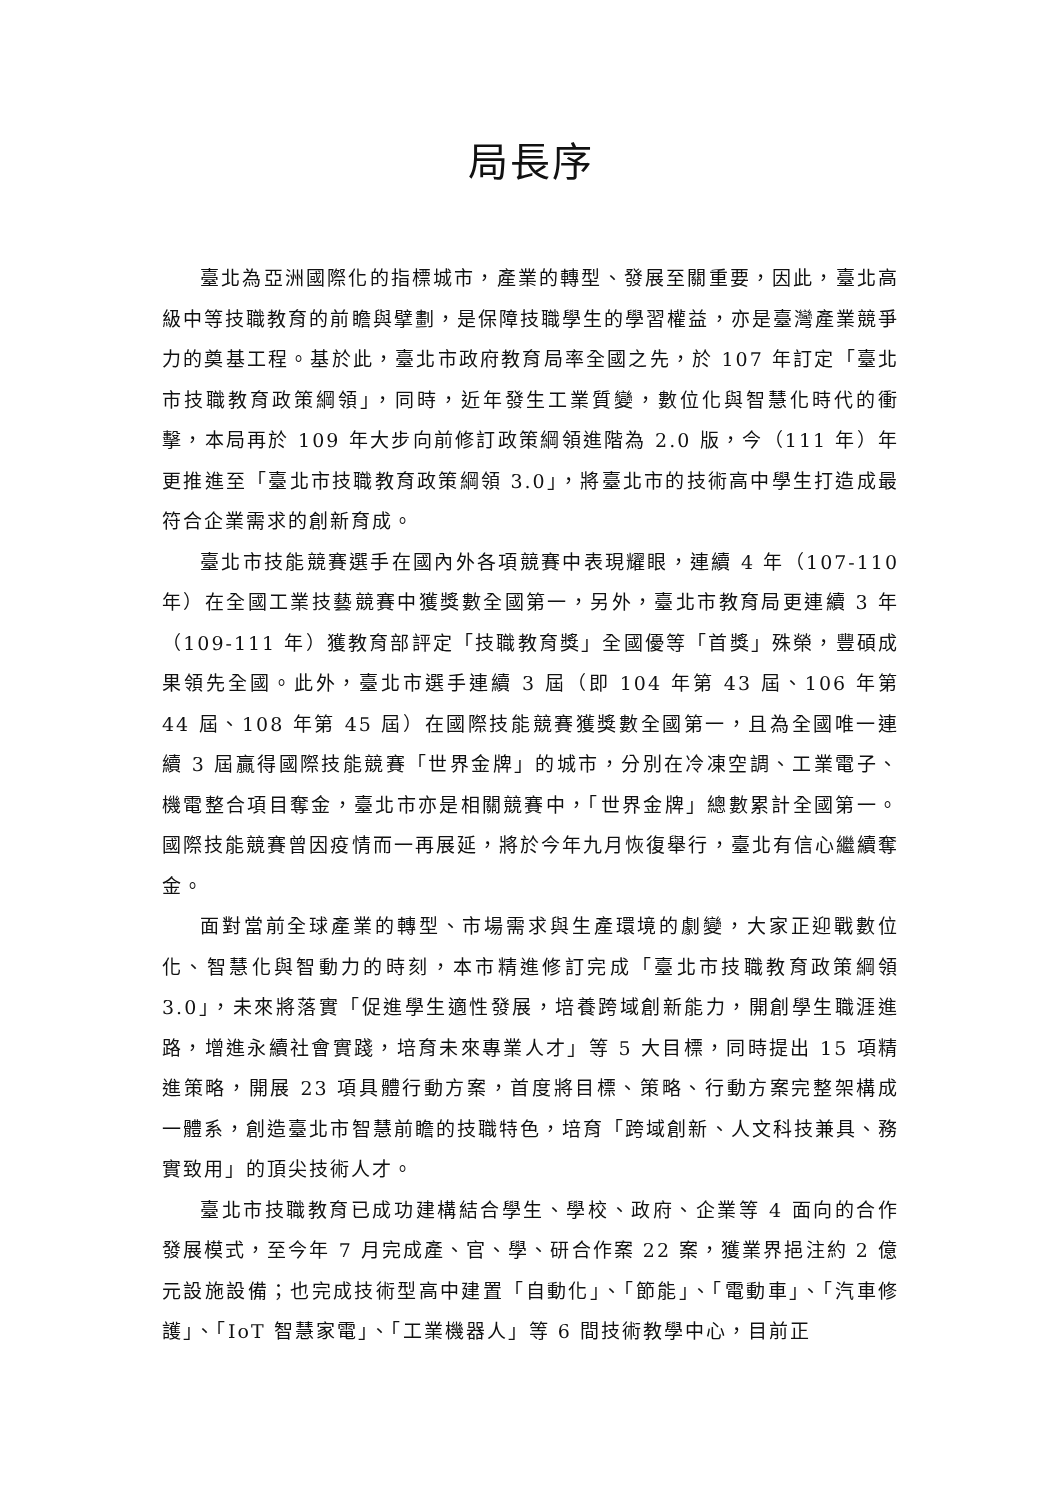局長序
臺北為亞洲國際化的指標城市，產業的轉型、發展至關重要，因此，臺北高級中等技職教育的前瞻與擘劃，是保障技職學生的學習權益，亦是臺灣產業競爭力的奠基工程。基於此，臺北市政府教育局率全國之先，於 107 年訂定「臺北市技職教育政策綱領」，同時，近年發生工業質變，數位化與智慧化時代的衝擊，本局再於 109 年大步向前修訂政策綱領進階為 2.0 版，今（111 年）年更推進至「臺北市技職教育政策綱領 3.0」，將臺北市的技術高中學生打造成最符合企業需求的創新育成。
臺北市技能競賽選手在國內外各項競賽中表現耀眼，連續 4 年（107-110 年）在全國工業技藝競賽中獲獎數全國第一，另外，臺北市教育局更連續 3 年（109-111 年）獲教育部評定「技職教育獎」全國優等「首獎」殊榮，豐碩成果領先全國。此外，臺北市選手連續 3 屆（即 104 年第 43 屆、106 年第 44 屆、108 年第 45 屆）在國際技能競賽獲獎數全國第一，且為全國唯一連續 3 屆贏得國際技能競賽「世界金牌」的城市，分別在冷凍空調、工業電子、機電整合項目奪金，臺北市亦是相關競賽中，「世界金牌」總數累計全國第一。國際技能競賽曾因疫情而一再展延，將於今年九月恢復舉行，臺北有信心繼續奪金。
面對當前全球產業的轉型、市場需求與生產環境的劇變，大家正迎戰數位化、智慧化與智動力的時刻，本市精進修訂完成「臺北市技職教育政策綱領 3.0」，未來將落實「促進學生適性發展，培養跨域創新能力，開創學生職涯進路，增進永續社會實踐，培育未來專業人才」等 5 大目標，同時提出 15 項精進策略，開展 23 項具體行動方案，首度將目標、策略、行動方案完整架構成一體系，創造臺北市智慧前瞻的技職特色，培育「跨域創新、人文科技兼具、務實致用」的頂尖技術人才。
臺北市技職教育已成功建構結合學生、學校、政府、企業等 4 面向的合作發展模式，至今年 7 月完成產、官、學、研合作案 22 案，獲業界挹注約 2 億元設施設備；也完成技術型高中建置「自動化」、「節能」、「電動車」、「汽車修護」、「IoT 智慧家電」、「工業機器人」等 6 間技術教學中心，目前正